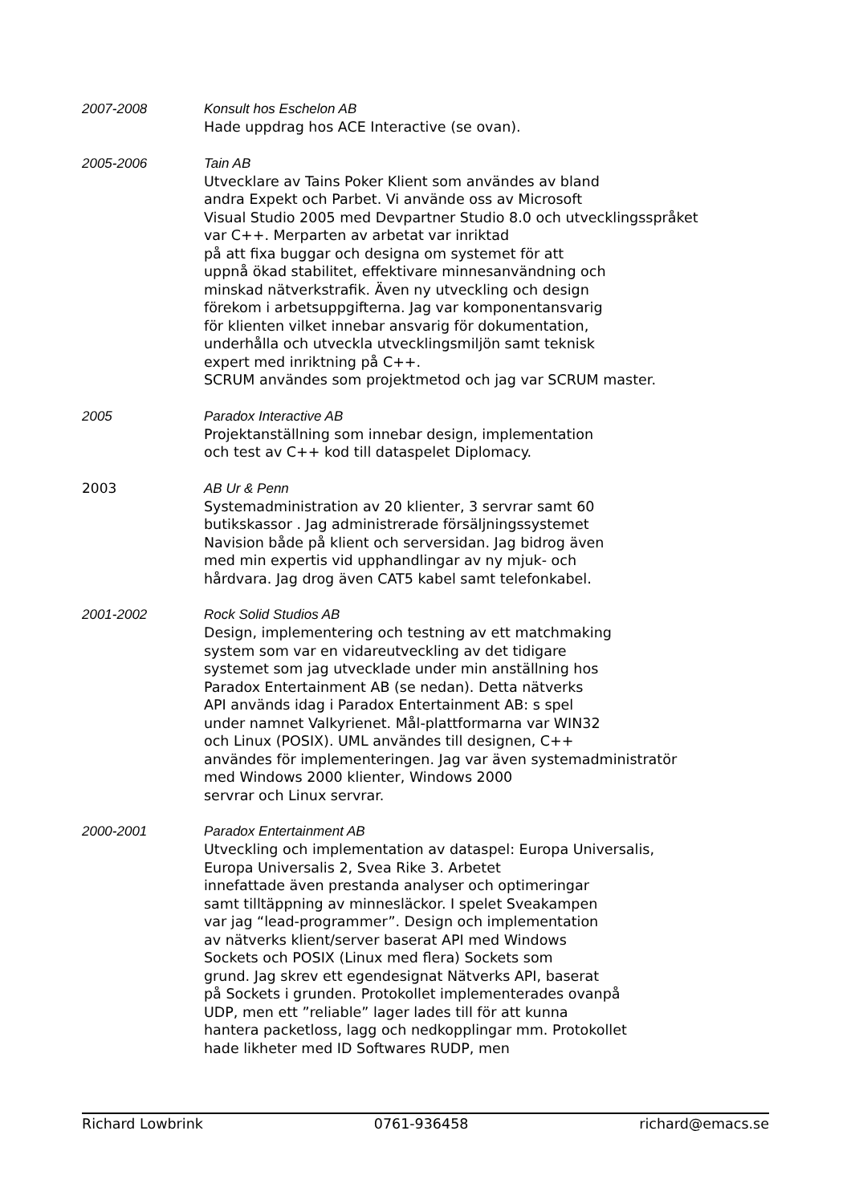2007-2008
Konsult hos Eschelon AB
Hade uppdrag hos ACE Interactive (se ovan).
2005-2006
Tain AB
Utvecklare av Tains Poker Klient som användes av bland
andra Expekt och Parbet. Vi använde oss av Microsoft
Visual Studio 2005 med Devpartner Studio 8.0 och utvecklingsspråket
var C++. Merparten av arbetat var inriktad
på att fixa buggar och designa om systemet för att
uppnå ökad stabilitet, effektivare minnesanvändning och
minskad nätverkstrafik. Även ny utveckling och design
förekom i arbetsuppgifterna. Jag var komponentansvarig
för klienten vilket innebar ansvarig för dokumentation,
underhålla och utveckla utvecklingsmiljön samt teknisk
expert med inriktning på C++.
SCRUM användes som projektmetod och jag var SCRUM master.
2005
Paradox Interactive AB
Projektanställning som innebar design, implementation
och test av C++ kod till dataspelet Diplomacy.
2003
AB Ur & Penn
Systemadministration av 20 klienter, 3 servrar samt 60
butikskassor . Jag administrerade försäljningssystemet
Navision både på klient och serversidan. Jag bidrog även
med min expertis vid upphandlingar av ny mjuk- och
hårdvara. Jag drog även CAT5 kabel samt telefonkabel.
2001-2002
Rock Solid Studios AB
Design, implementering och testning av ett matchmaking
system som var en vidareutveckling av det tidigare
systemet som jag utvecklade under min anställning hos
Paradox Entertainment AB (se nedan). Detta nätverks
API används idag i Paradox Entertainment AB: s spel
under namnet Valkyrienet. Mål-plattformarna var WIN32
och Linux (POSIX). UML användes till designen, C++
användes för implementeringen. Jag var även systemadministratör
med Windows 2000 klienter, Windows 2000
servrar och Linux servrar.
2000-2001
Paradox Entertainment AB
Utveckling och implementation av dataspel: Europa Universalis,
Europa Universalis 2, Svea Rike 3. Arbetet
innefattade även prestanda analyser och optimeringar
samt tilltäppning av minnesläckor. I spelet Sveakampen
var jag “lead-programmer”. Design och implementation
av nätverks klient/server baserat API med Windows
Sockets och POSIX (Linux med flera) Sockets som
grund. Jag skrev ett egendesignat Nätverks API, baserat
på Sockets i grunden. Protokollet implementerades ovanpå
UDP, men ett ”reliable” lager lades till för att kunna
hantera packetloss, lagg och nedkopplingar mm. Protokollet
hade likheter med ID Softwares RUDP, men
Richard Lowbrink 0761-936458 richard@emacs.se